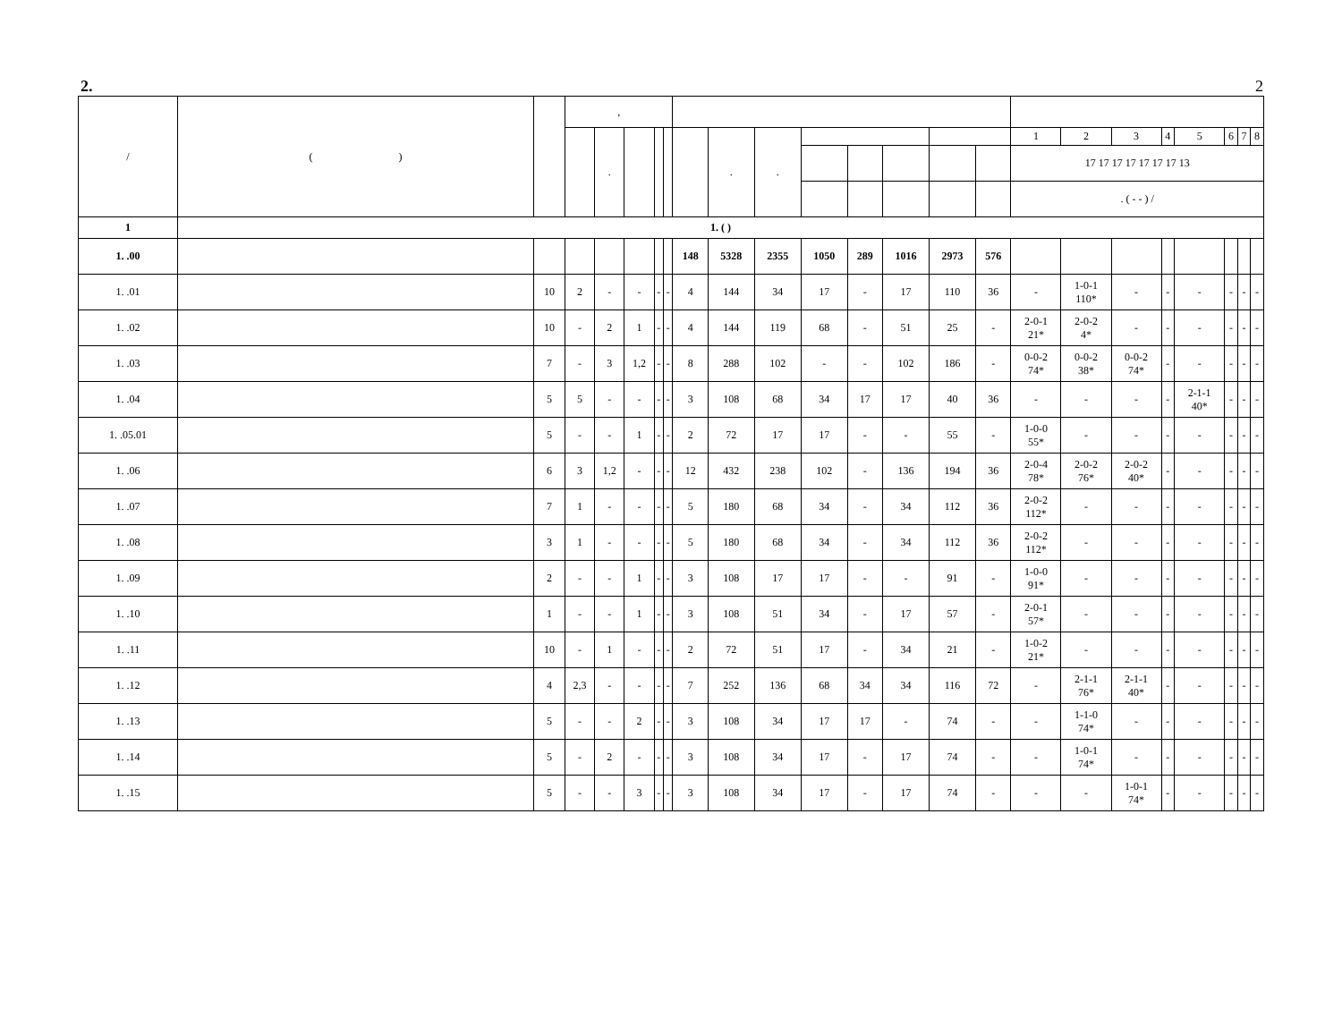2. 2
| / | ( ) | | , | | | | | | | | | | | | | | | | | | | | |
| | | | | . | | | | | . | . | | | | | | 1 | 2 | 3 | 4 | 5 | 6 | 7 | 8 |
| | | | | | | | | | | | | | | | | 17 17 17 17 17 17 17 13 | | | | | | | |
| | | | | | | | | | | | | | | | | . ( - - ) / | | | | | | | |
| 1 | 1. ( ) | | | | | | | | | | | | | | | | | | | | | | |
| 1. .00 | | | | | | | | 148 | 5328 | 2355 | 1050 | 289 | 1016 | 2973 | 576 | | | | | | | | |
| 1. .01 | | 10 | 2 | - | - | - | - | 4 | 144 | 34 | 17 | - | 17 | 110 | 36 | - | 1-0-1 110* | - | - | - | - | - | - |
| 1. .02 | | 10 | - | 2 | 1 | - | - | 4 | 144 | 119 | 68 | - | 51 | 25 | - | 2-0-1 21* | 2-0-2 4* | - | - | - | - | - | - |
| 1. .03 | | 7 | - | 3 | 1,2 | - | - | 8 | 288 | 102 | - | - | 102 | 186 | - | 0-0-2 74* | 0-0-2 38* | 0-0-2 74* | - | - | - | - | - |
| 1. .04 | | 5 | 5 | - | - | - | - | 3 | 108 | 68 | 34 | 17 | 17 | 40 | 36 | - | - | - | - | 2-1-1 40* | - | - | - |
| 1. .05.01 | | 5 | - | - | 1 | - | - | 2 | 72 | 17 | 17 | - | - | 55 | - | 1-0-0 55* | - | - | - | - | - | - | - |
| 1. .06 | | 6 | 3 | 1,2 | - | - | - | 12 | 432 | 238 | 102 | - | 136 | 194 | 36 | 2-0-4 78* | 2-0-2 76* | 2-0-2 40* | - | - | - | - | - |
| 1. .07 | | 7 | 1 | - | - | - | - | 5 | 180 | 68 | 34 | - | 34 | 112 | 36 | 2-0-2 112* | - | - | - | - | - | - | - |
| 1. .08 | | 3 | 1 | - | - | - | - | 5 | 180 | 68 | 34 | - | 34 | 112 | 36 | 2-0-2 112* | - | - | - | - | - | - | - |
| 1. .09 | | 2 | - | - | 1 | - | - | 3 | 108 | 17 | 17 | - | - | 91 | - | 1-0-0 91* | - | - | - | - | - | - | - |
| 1. .10 | | 1 | - | - | 1 | - | - | 3 | 108 | 51 | 34 | - | 17 | 57 | - | 2-0-1 57* | - | - | - | - | - | - | - |
| 1. .11 | | 10 | - | 1 | - | - | - | 2 | 72 | 51 | 17 | - | 34 | 21 | - | 1-0-2 21* | - | - | - | - | - | - | - |
| 1. .12 | | 4 | 2,3 | - | - | - | - | 7 | 252 | 136 | 68 | 34 | 34 | 116 | 72 | - | 2-1-1 76* | 2-1-1 40* | - | - | - | - | - |
| 1. .13 | | 5 | - | - | 2 | - | - | 3 | 108 | 34 | 17 | 17 | - | 74 | - | - | 1-1-0 74* | - | - | - | - | - | - |
| 1. .14 | | 5 | - | 2 | - | - | - | 3 | 108 | 34 | 17 | - | 17 | 74 | - | - | 1-0-1 74* | - | - | - | - | - | - |
| 1. .15 | | 5 | - | - | 3 | - | - | 3 | 108 | 34 | 17 | - | 17 | 74 | - | - | - | 1-0-1 74* | - | - | - | - | - |